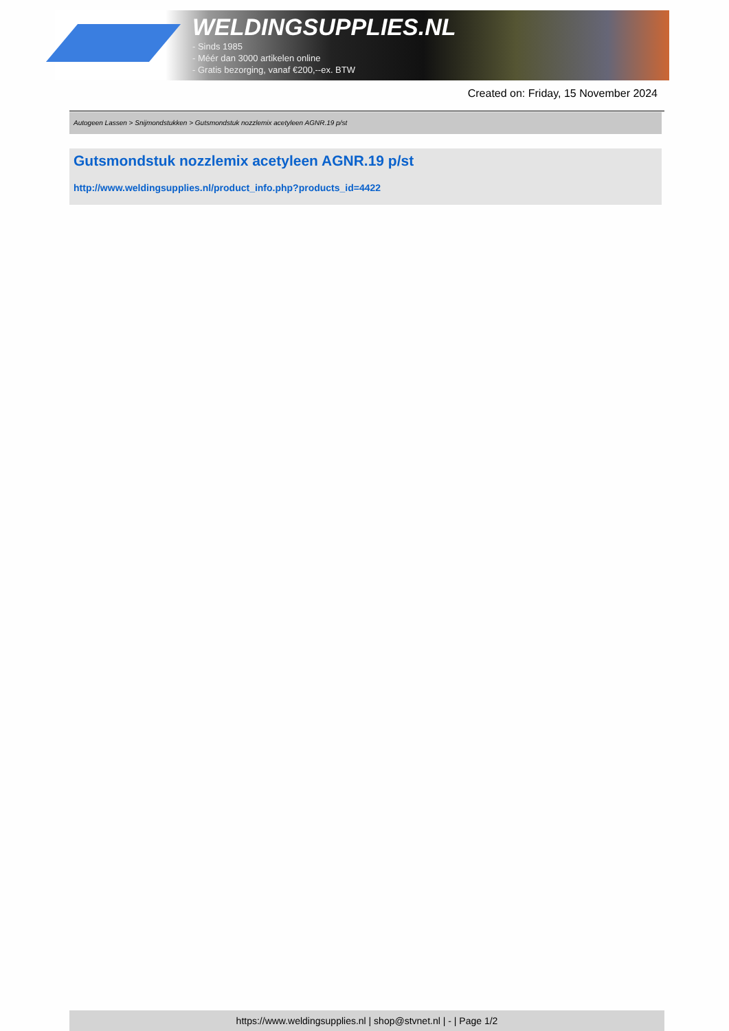WELDINGSUPPLIES.NL
- Sinds 1985
- Méér dan 3000 artikelen online
- Gratis bezorging, vanaf €200,--ex. BTW
Created on: Friday, 15 November 2024
Autogeen Lassen > Snijmondstukken > Gutsmondstuk nozzlemix acetyleen AGNR.19 p/st
Gutsmondstuk nozzlemix acetyleen AGNR.19 p/st
http://www.weldingsupplies.nl/product_info.php?products_id=4422
https://www.weldingsupplies.nl | shop@stvnet.nl | - | Page 1/2